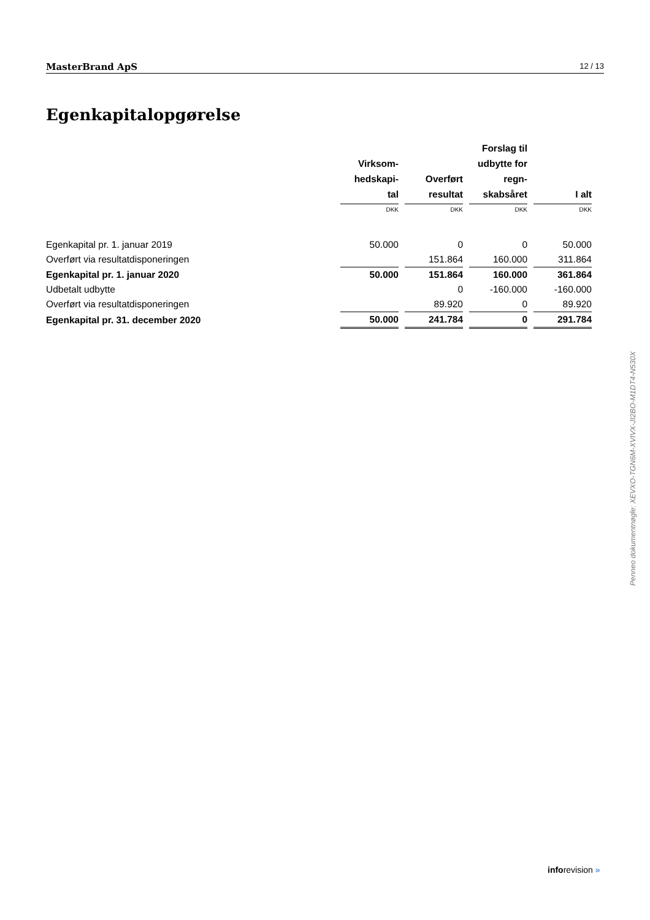MasterBrand ApS 12 / 13
Egenkapitalopgørelse
| | Virksom- hedskapi- tal | Overført resultat | Forslag til udbytte for regn- skabsåret | I alt |
| --- | --- | --- | --- | --- |
| | DKK | DKK | DKK | DKK |
| Egenkapital pr. 1. januar 2019 | 50.000 | 0 | 0 | 50.000 |
| Overført via resultatdisponeringen | | 151.864 | 160.000 | 311.864 |
| Egenkapital pr. 1. januar 2020 | 50.000 | 151.864 | 160.000 | 361.864 |
| Udbetalt udbytte | | 0 | -160.000 | -160.000 |
| Overført via resultatdisponeringen | | 89.920 | 0 | 89.920 |
| Egenkapital pr. 31. december 2020 | 50.000 | 241.784 | 0 | 291.784 |
Penneo dokumentnøgle: XEVXO-TGN6M-XVIVX-JI2BO-M1DT4-N530X
inforevision »